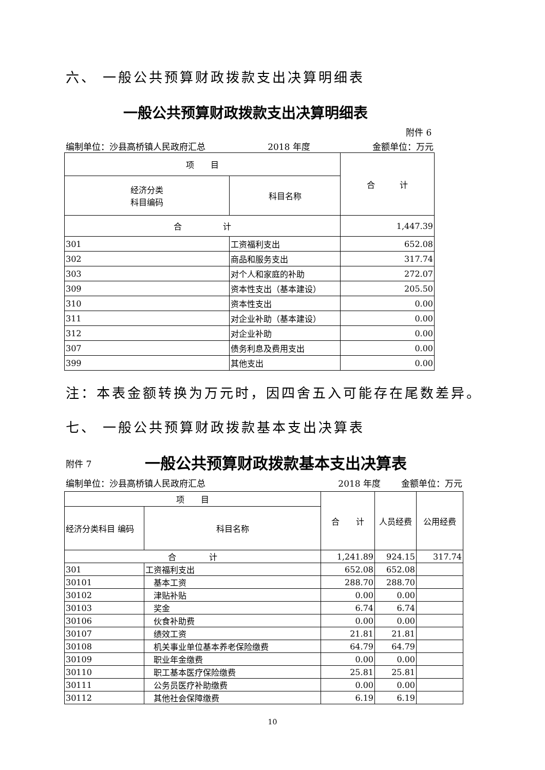六、 一般公共预算财政拨款支出决算明细表
一般公共预算财政拨款支出决算明细表
附件 6
编制单位：沙县高桥镇人民政府汇总 2018 年度 金额单位：万元
| 项 目 | | 合 计 |
| 经济分类 科目编码 | 科目名称 | |
| 合 计 | | 1,447.39 |
| 301 | 工资福利支出 | 652.08 |
| 302 | 商品和服务支出 | 317.74 |
| 303 | 对个人和家庭的补助 | 272.07 |
| 309 | 资本性支出（基本建设） | 205.50 |
| 310 | 资本性支出 | 0.00 |
| 311 | 对企业补助（基本建设） | 0.00 |
| 312 | 对企业补助 | 0.00 |
| 307 | 债务利息及费用支出 | 0.00 |
| 399 | 其他支出 | 0.00 |
注：本表金额转换为万元时，因四舍五入可能存在尾数差异。
七、 一般公共预算财政拨款基本支出决算表
附件 7 一般公共预算财政拨款基本支出决算表
编制单位：沙县高桥镇人民政府汇总 2018 年度 金额单位：万元
| 项 目 | | 合 计 | 人员经费 | 公用经费 |
| 经济分类科目 编码 | 科目名称 | | | |
| 合 计 | | 1,241.89 | 924.15 | 317.74 |
| 301 | 工资福利支出 | 652.08 | 652.08 | |
| 30101 | 基本工资 | 288.70 | 288.70 | |
| 30102 | 津贴补贴 | 0.00 | 0.00 | |
| 30103 | 奖金 | 6.74 | 6.74 | |
| 30106 | 伙食补助费 | 0.00 | 0.00 | |
| 30107 | 绩效工资 | 21.81 | 21.81 | |
| 30108 | 机关事业单位基本养老保险缴费 | 64.79 | 64.79 | |
| 30109 | 职业年金缴费 | 0.00 | 0.00 | |
| 30110 | 职工基本医疗保险缴费 | 25.81 | 25.81 | |
| 30111 | 公务员医疗补助缴费 | 0.00 | 0.00 | |
| 30112 | 其他社会保障缴费 | 6.19 | 6.19 | |
10